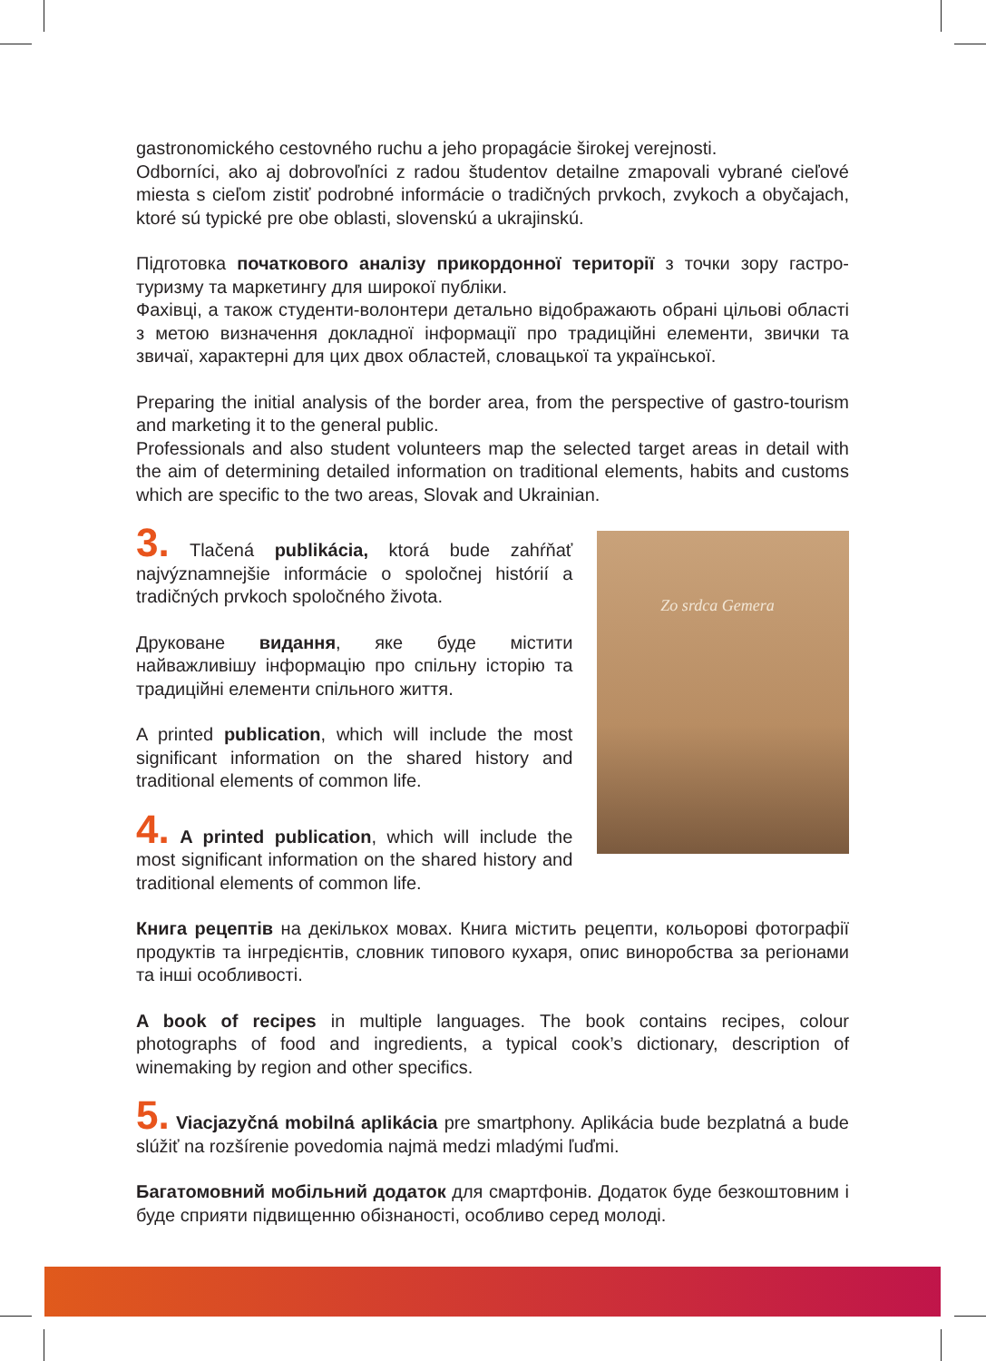gastronomického cestovného ruchu a jeho propagácie širokej verejnosti.
Odborníci, ako aj dobrovoľníci z radou študentov detailne zmapovali vybrané cieľové miesta s cieľom zistiť podrobné informácie o tradičných prvkoch, zvykoch a obyčajach, ktoré sú typické pre obe oblasti, slovenskú a ukrajinskú.
Підготовка початкового аналізу прикордонної території з точки зору гастро-туризму та маркетингу для широкої публіки.
Фахівці, а також студенти-волонтери детально відображають обрані цільові області з метою визначення докладної інформації про традиційні елементи, звички та звичаї, характерні для цих двох областей, словацької та української.
Preparing the initial analysis of the border area, from the perspective of gastro-tourism and marketing it to the general public.
Professionals and also student volunteers map the selected target areas in detail with the aim of determining detailed information on traditional elements, habits and customs which are specific to the two areas, Slovak and Ukrainian.
3. Tlačená publikácia, ktorá bude zahŕňať najvýznamnejšie informácie o spoločnej histórií a tradičných prvkoch spoločného života.
Друковане видання, яке буде містити найважливішу інформацію про спільну історію та традиційні елементи спільного життя.
A printed publication, which will include the most significant information on the shared history and traditional elements of common life.
4. A printed publication, which will include the most significant information on the shared history and traditional elements of common life.
Zo srdca Gemera
Книга рецептів на декількох мовах. Книга містить рецепти, кольорові фотографії продуктів та інгредієнтів, словник типового кухаря, опис виноробства за регіонами та інші особливості.
A book of recipes in multiple languages. The book contains recipes, colour photographs of food and ingredients, a typical cook’s dictionary, description of winemaking by region and other specifics.
5. Viacjazyčná mobilná aplikácia pre smartphony. Aplikácia bude bezplatná a bude slúžiť na rozšírenie povedomia najmä medzi mladými ľuďmi.
Багатомовний мобільний додаток для смартфонів. Додаток буде безкоштовним і буде сприяти підвищенню обізнаності, особливо серед молоді.